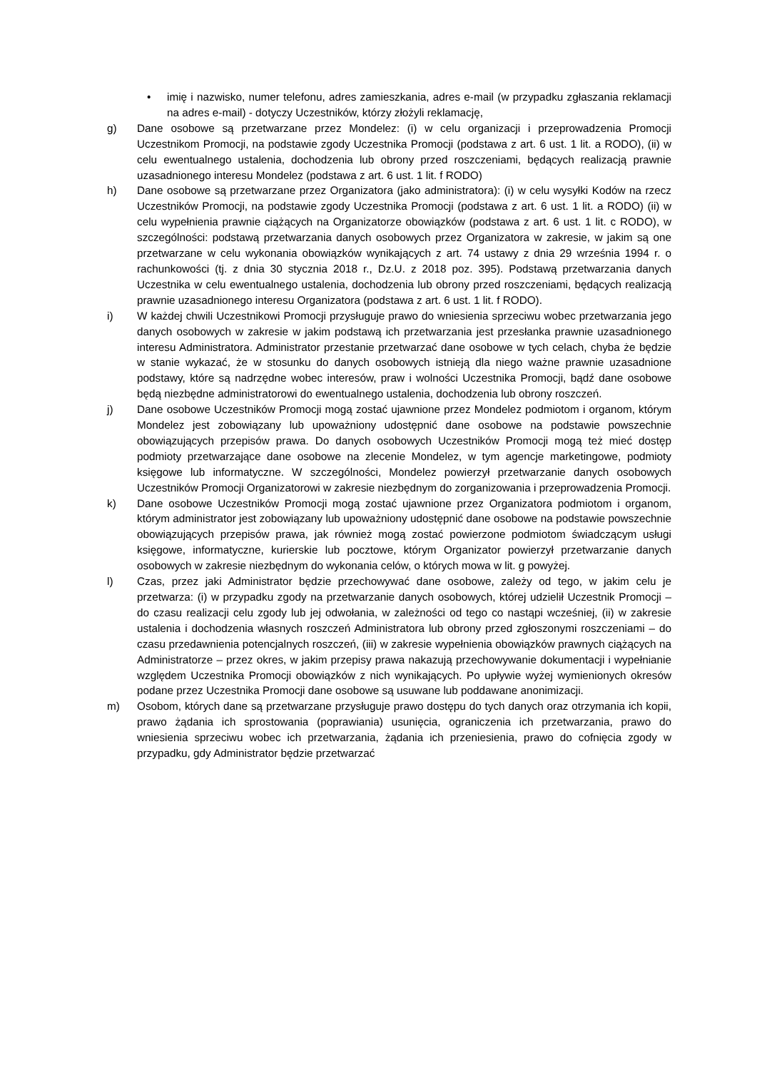• imię i nazwisko, numer telefonu, adres zamieszkania, adres e-mail (w przypadku zgłaszania reklamacji na adres e-mail) - dotyczy Uczestników, którzy złożyli reklamację,
g) Dane osobowe są przetwarzane przez Mondelez: (i) w celu organizacji i przeprowadzenia Promocji Uczestnikom Promocji, na podstawie zgody Uczestnika Promocji (podstawa z art. 6 ust. 1 lit. a RODO), (ii) w celu ewentualnego ustalenia, dochodzenia lub obrony przed roszczeniami, będących realizacją prawnie uzasadnionego interesu Mondelez (podstawa z art. 6 ust. 1 lit. f RODO)
h) Dane osobowe są przetwarzane przez Organizatora (jako administratora): (i) w celu wysyłki Kodów na rzecz Uczestników Promocji, na podstawie zgody Uczestnika Promocji (podstawa z art. 6 ust. 1 lit. a RODO) (ii) w celu wypełnienia prawnie ciążących na Organizatorze obowiązków (podstawa z art. 6 ust. 1 lit. c RODO), w szczególności: podstawą przetwarzania danych osobowych przez Organizatora w zakresie, w jakim są one przetwarzane w celu wykonania obowiązków wynikających z art. 74 ustawy z dnia 29 września 1994 r. o rachunkowości (tj. z dnia 30 stycznia 2018 r., Dz.U. z 2018 poz. 395). Podstawą przetwarzania danych Uczestnika w celu ewentualnego ustalenia, dochodzenia lub obrony przed roszczeniami, będących realizacją prawnie uzasadnionego interesu Organizatora (podstawa z art. 6 ust. 1 lit. f RODO).
i) W każdej chwili Uczestnikowi Promocji przysługuje prawo do wniesienia sprzeciwu wobec przetwarzania jego danych osobowych w zakresie w jakim podstawą ich przetwarzania jest przesłanka prawnie uzasadnionego interesu Administratora. Administrator przestanie przetwarzać dane osobowe w tych celach, chyba że będzie w stanie wykazać, że w stosunku do danych osobowych istnieją dla niego ważne prawnie uzasadnione podstawy, które są nadrzędne wobec interesów, praw i wolności Uczestnika Promocji, bądź dane osobowe będą niezbędne administratorowi do ewentualnego ustalenia, dochodzenia lub obrony roszczeń.
j) Dane osobowe Uczestników Promocji mogą zostać ujawnione przez Mondelez podmiotom i organom, którym Mondelez jest zobowiązany lub upoważniony udostępnić dane osobowe na podstawie powszechnie obowiązujących przepisów prawa. Do danych osobowych Uczestników Promocji mogą też mieć dostęp podmioty przetwarzające dane osobowe na zlecenie Mondelez, w tym agencje marketingowe, podmioty księgowe lub informatyczne. W szczególności, Mondelez powierzył przetwarzanie danych osobowych Uczestników Promocji Organizatorowi w zakresie niezbędnym do zorganizowania i przeprowadzenia Promocji.
k) Dane osobowe Uczestników Promocji mogą zostać ujawnione przez Organizatora podmiotom i organom, którym administrator jest zobowiązany lub upoważniony udostępnić dane osobowe na podstawie powszechnie obowiązujących przepisów prawa, jak również mogą zostać powierzone podmiotom świadczącym usługi księgowe, informatyczne, kurierskie lub pocztowe, którym Organizator powierzył przetwarzanie danych osobowych w zakresie niezbędnym do wykonania celów, o których mowa w lit. g powyżej.
l) Czas, przez jaki Administrator będzie przechowywać dane osobowe, zależy od tego, w jakim celu je przetwarza: (i) w przypadku zgody na przetwarzanie danych osobowych, której udzielił Uczestnik Promocji – do czasu realizacji celu zgody lub jej odwołania, w zależności od tego co nastąpi wcześniej, (ii) w zakresie ustalenia i dochodzenia własnych roszczeń Administratora lub obrony przed zgłoszonymi roszczeniami – do czasu przedawnienia potencjalnych roszczeń, (iii) w zakresie wypełnienia obowiązków prawnych ciążących na Administratorze – przez okres, w jakim przepisy prawa nakazują przechowywanie dokumentacji i wypełnianie względem Uczestnika Promocji obowiązków z nich wynikających. Po upływie wyżej wymienionych okresów podane przez Uczestnika Promocji dane osobowe są usuwane lub poddawane anonimizacji.
m) Osobom, których dane są przetwarzane przysługuje prawo dostępu do tych danych oraz otrzymania ich kopii, prawo żądania ich sprostowania (poprawiania) usunięcia, ograniczenia ich przetwarzania, prawo do wniesienia sprzeciwu wobec ich przetwarzania, żądania ich przeniesienia, prawo do cofnięcia zgody w przypadku, gdy Administrator będzie przetwarzać